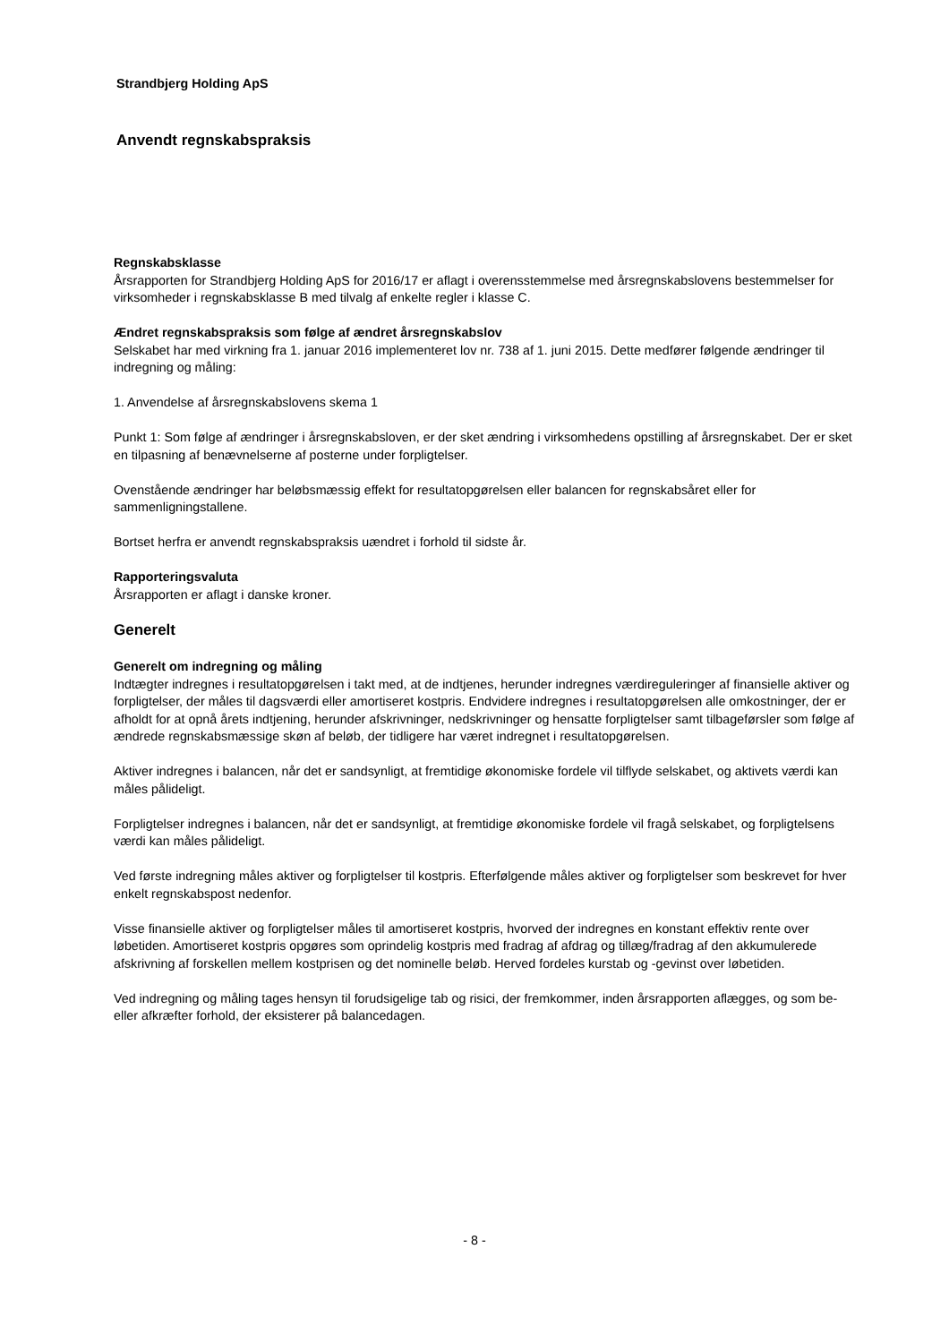Strandbjerg Holding ApS
Anvendt regnskabspraksis
Regnskabsklasse
Årsrapporten for Strandbjerg Holding ApS for 2016/17 er aflagt i overensstemmelse med årsregnskabslovens bestemmelser for virksomheder i regnskabsklasse B med tilvalg af enkelte regler i klasse C.
Ændret regnskabspraksis som følge af ændret årsregnskabslov
Selskabet har med virkning fra 1. januar 2016 implementeret lov nr. 738 af 1. juni 2015. Dette medfører følgende ændringer til indregning og måling:
1. Anvendelse af årsregnskabslovens skema 1
Punkt 1: Som følge af ændringer i årsregnskabsloven, er der sket ændring i virksomhedens opstilling af årsregnskabet. Der er sket en tilpasning af benævnelserne af posterne under forpligtelser.
Ovenstående ændringer har beløbsmæssig effekt for resultatopgørelsen eller balancen for regnskabsåret eller for sammenligningstallene.
Bortset herfra er anvendt regnskabspraksis uændret i forhold til sidste år.
Rapporteringsvaluta
Årsrapporten er aflagt i danske kroner.
Generelt
Generelt om indregning og måling
Indtægter indregnes i resultatopgørelsen i takt med, at de indtjenes, herunder indregnes værdireguleringer af finansielle aktiver og forpligtelser, der måles til dagsværdi eller amortiseret kostpris. Endvidere indregnes i resultatopgørelsen alle omkostninger, der er afholdt for at opnå årets indtjening, herunder afskrivninger, nedskrivninger og hensatte forpligtelser samt tilbageførsler som følge af ændrede regnskabsmæssige skøn af beløb, der tidligere har været indregnet i resultatopgørelsen.
Aktiver indregnes i balancen, når det er sandsynligt, at fremtidige økonomiske fordele vil tilflyde selskabet, og aktivets værdi kan måles pålideligt.
Forpligtelser indregnes i balancen, når det er sandsynligt, at fremtidige økonomiske fordele vil fragå selskabet, og forpligtelsens værdi kan måles pålideligt.
Ved første indregning måles aktiver og forpligtelser til kostpris. Efterfølgende måles aktiver og forpligtelser som beskrevet for hver enkelt regnskabspost nedenfor.
Visse finansielle aktiver og forpligtelser måles til amortiseret kostpris, hvorved der indregnes en konstant effektiv rente over løbetiden. Amortiseret kostpris opgøres som oprindelig kostpris med fradrag af afdrag og tillæg/fradrag af den akkumulerede afskrivning af forskellen mellem kostprisen og det nominelle beløb. Herved fordeles kurstab og -gevinst over løbetiden.
Ved indregning og måling tages hensyn til forudsigelige tab og risici, der fremkommer, inden årsrapporten aflægges, og som be- eller afkræfter forhold, der eksisterer på balancedagen.
- 8 -